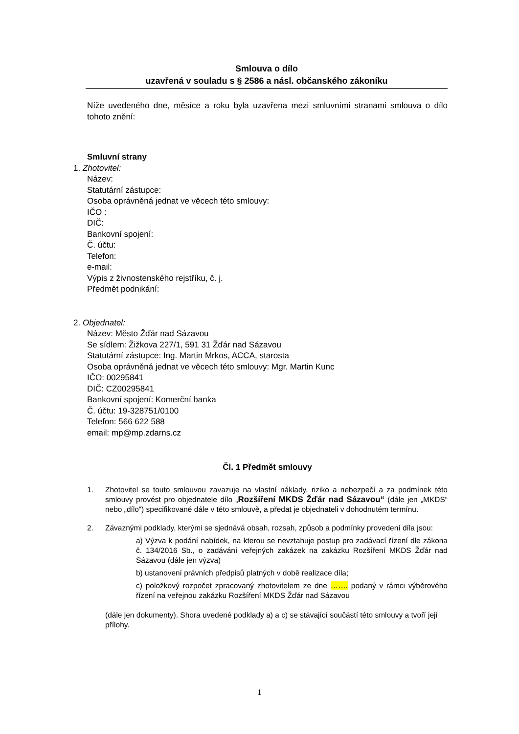Smlouva o dílo
uzavřená v souladu s § 2586 a násl. občanského zákoníku
Níže uvedeného dne, měsíce a roku byla uzavřena mezi smluvními stranami smlouva o dílo tohoto znění:
Smluvní strany
1. Zhotovitel:
Název:
Statutární zástupce:
Osoba oprávněná jednat ve věcech této smlouvy:
IČO :
DIČ:
Bankovní spojení:
Č. účtu:
Telefon:
e-mail:
Výpis z živnostenského rejstříku, č. j.
Předmět podnikání:
2. Objednatel:
Název: Město Žďár nad Sázavou
Se sídlem: Žižkova 227/1, 591 31 Žďár nad Sázavou
Statutární zástupce: Ing. Martin Mrkos, ACCA, starosta
Osoba oprávněná jednat ve věcech této smlouvy: Mgr. Martin Kunc
IČO: 00295841
DIČ: CZ00295841
Bankovní spojení: Komerční banka
Č. účtu: 19-328751/0100
Telefon: 566 622 588
email: mp@mp.zdarns.cz
Čl. 1 Předmět smlouvy
1. Zhotovitel se touto smlouvou zavazuje na vlastní náklady, riziko a nebezpečí a za podmínek této smlouvy provést pro objednatele dílo „Rozšíření MKDS Žďár nad Sázavou“ (dále jen „MKDS“ nebo „dílo“) specifikované dále v této smlouvě, a předat je objednateli v dohodnutém termínu.
2. Závaznými podklady, kterými se sjednává obsah, rozsah, způsob a podmínky provedení díla jsou:
a) Výzva k podání nabídek, na kterou se nevztahuje postup pro zadávací řízení dle zákona č. 134/2016 Sb., o zadávání veřejných zakázek na zakázku Rozšíření MKDS Žďár nad Sázavou (dále jen výzva)
b) ustanovení právních předpisů platných v době realizace díla;
c) položkový rozpočet zpracovaný zhotovitelem ze dne ……. podaný v rámci výběrového řízení na veřejnou zakázku Rozšíření MKDS Žďár nad Sázavou
(dále jen dokumenty). Shora uvedené podklady a) a c) se stávající součástí této smlouvy a tvoří její přílohy.
1